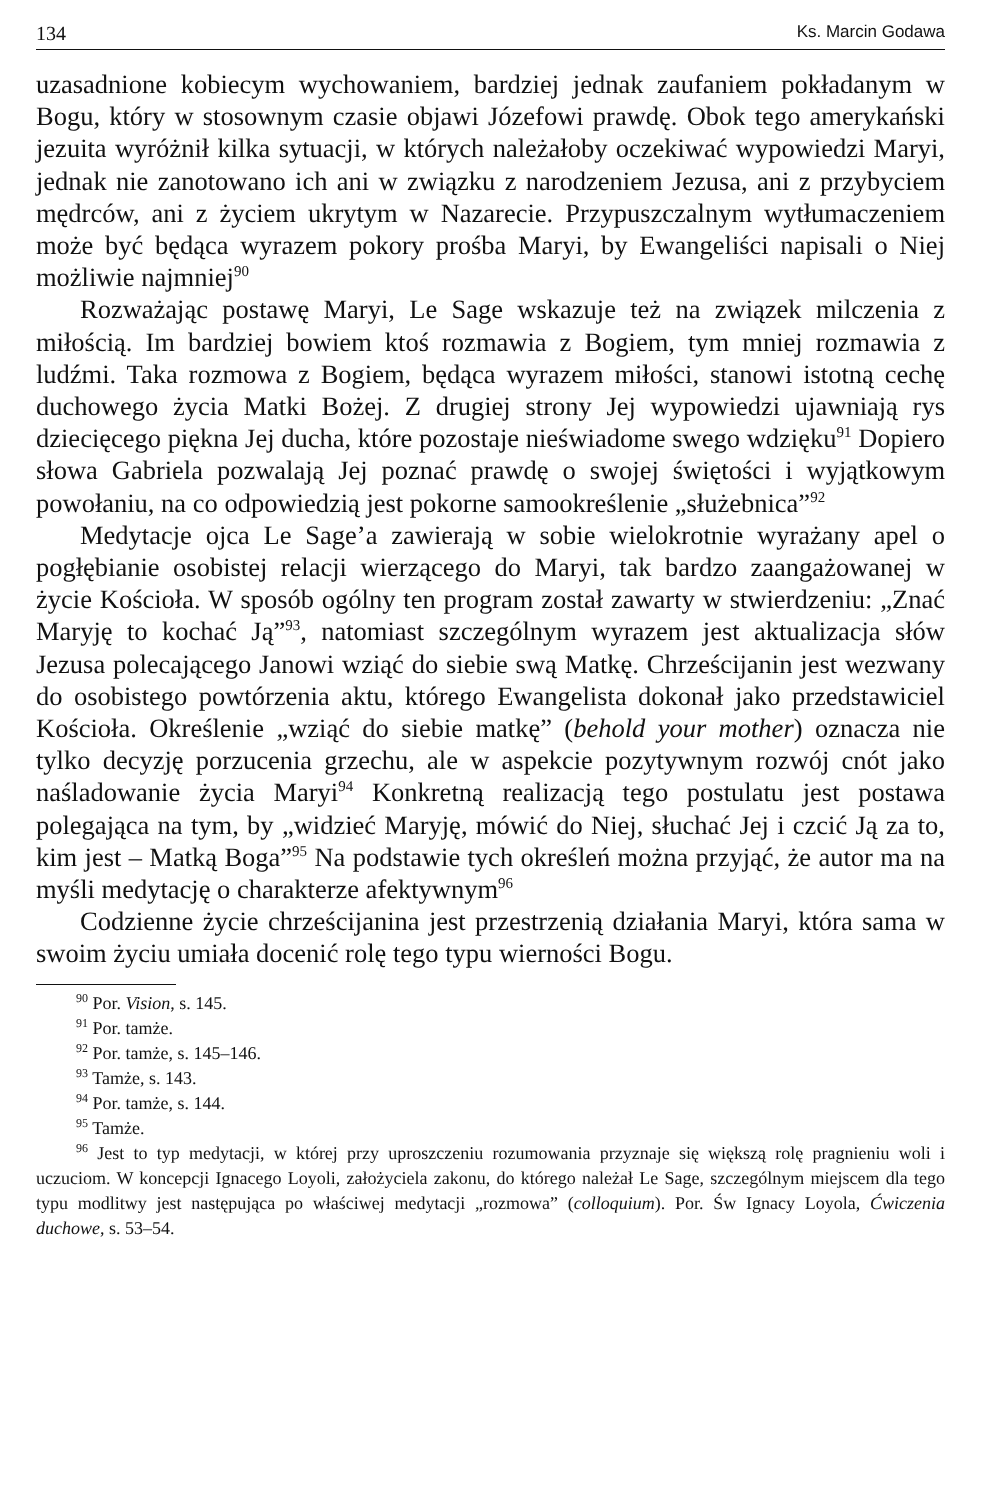134 Ks. Marcin Godawa
uzasadnione kobiecym wychowaniem, bardziej jednak zaufaniem pokładanym w Bogu, który w stosownym czasie objawi Józefowi prawdę. Obok tego amerykański jezuita wyróżnił kilka sytuacji, w których należałoby oczekiwać wypowiedzi Maryi, jednak nie zanotowano ich ani w związku z narodzeniem Jezusa, ani z przybyciem mędrców, ani z życiem ukrytym w Nazarecie. Przypuszczalnym wytłumaczeniem może być będąca wyrazem pokory prośba Maryi, by Ewangeliści napisali o Niej możliwie najmniej<sup>90</sup>
Rozważając postawę Maryi, Le Sage wskazuje też na związek milczenia z miłością. Im bardziej bowiem ktoś rozmawia z Bogiem, tym mniej rozmawia z ludźmi. Taka rozmowa z Bogiem, będąca wyrazem miłości, stanowi istotną cechę duchowego życia Matki Bożej. Z drugiej strony Jej wypowiedzi ujawniają rys dziecięcego piękna Jej ducha, które pozostaje nieświadome swego wdzięku<sup>91</sup> Dopiero słowa Gabriela pozwalają Jej poznać prawdę o swojej świętości i wyjątkowym powołaniu, na co odpowiedzią jest pokorne samookreślenie „służebnica”<sup>92</sup>
Medytacje ojca Le Sage’a zawierają w sobie wielokrotnie wyrażany apel o pogłębianie osobistej relacji wierzącego do Maryi, tak bardzo zaangażowanej w życie Kościoła. W sposób ogólny ten program został zawarty w stwierdzeniu: „Znać Maryję to kochać Ją”<sup>93</sup>, natomiast szczególnym wyrazem jest aktualizacja słów Jezusa polecającego Janowi wziąć do siebie swą Matkę. Chrześcijanin jest wezwany do osobistego powtórzenia aktu, którego Ewangelista dokonał jako przedstawiciel Kościoła. Określenie „wziąć do siebie matkę” (behold your mother) oznacza nie tylko decyzję porzucenia grzechu, ale w aspekcie pozytywnym rozwój cnót jako naśladowanie życia Maryi<sup>94</sup> Konkretną realizacją tego postulatu jest postawa polegająca na tym, by „widzieć Maryję, mówić do Niej, słuchać Jej i czcić Ją za to, kim jest – Matką Boga”<sup>95</sup> Na podstawie tych określeń można przyjąć, że autor ma na myśli medytację o charakterze afektywnym<sup>96</sup>
Codzienne życie chrześcijanina jest przestrzenią działania Maryi, która sama w swoim życiu umiała docenić rolę tego typu wierności Bogu.
<sup>90</sup> Por. Vision, s. 145.
<sup>91</sup> Por. tamże.
<sup>92</sup> Por. tamże, s. 145–146.
<sup>93</sup> Tamże, s. 143.
<sup>94</sup> Por. tamże, s. 144.
<sup>95</sup> Tamże.
<sup>96</sup> Jest to typ medytacji, w której przy uproszczeniu rozumowania przyznaje się większą rolę pragnieniu woli i uczuciom. W koncepcji Ignacego Loyoli, założyciela zakonu, do którego należał Le Sage, szczególnym miejscem dla tego typu modlitwy jest następująca po właściwej medytacji „rozmowa” (colloquium). Por. Św Ignacy Loyola, Ćwiczenia duchowe, s. 53–54.